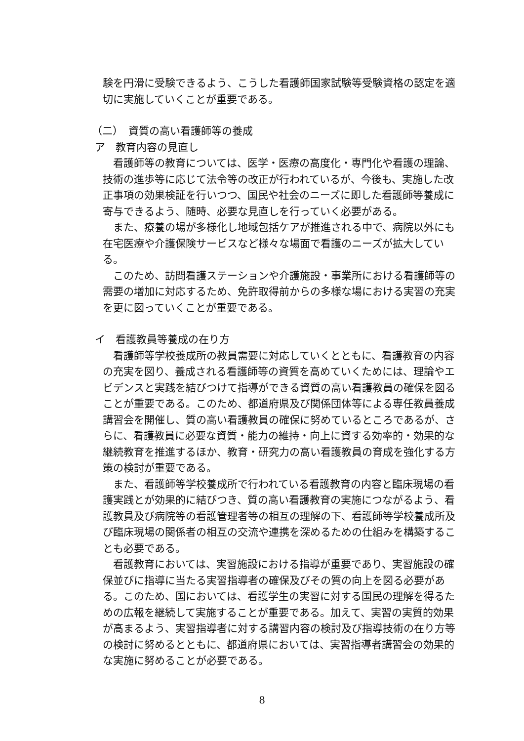験を円滑に受験できるよう、こうした看護師国家試験等受験資格の認定を適切に実施していくことが重要である。
（二）　資質の高い看護師等の養成
ア　教育内容の見直し
看護師等の教育については、医学・医療の高度化・専門化や看護の理論、技術の進歩等に応じて法令等の改正が行われているが、今後も、実施した改正事項の効果検証を行いつつ、国民や社会のニーズに即した看護師等養成に寄与できるよう、随時、必要な見直しを行っていく必要がある。
また、療養の場が多様化し地域包括ケアが推進される中で、病院以外にも在宅医療や介護保険サービスなど様々な場面で看護のニーズが拡大している。
このため、訪問看護ステーションや介護施設・事業所における看護師等の需要の増加に対応するため、免許取得前からの多様な場における実習の充実を更に図っていくことが重要である。
イ　看護教員等養成の在り方
看護師等学校養成所の教員需要に対応していくとともに、看護教育の内容の充実を図り、養成される看護師等の資質を高めていくためには、理論やエビデンスと実践を結びつけて指導ができる資質の高い看護教員の確保を図ることが重要である。このため、都道府県及び関係団体等による専任教員養成講習会を開催し、質の高い看護教員の確保に努めているところであるが、さらに、看護教員に必要な資質・能力の維持・向上に資する効率的・効果的な継続教育を推進するほか、教育・研究力の高い看護教員の育成を強化する方策の検討が重要である。
また、看護師等学校養成所で行われている看護教育の内容と臨床現場の看護実践とが効果的に結びつき、質の高い看護教育の実施につながるよう、看護教員及び病院等の看護管理者等の相互の理解の下、看護師等学校養成所及び臨床現場の関係者の相互の交流や連携を深めるための仕組みを構築することも必要である。
看護教育においては、実習施設における指導が重要であり、実習施設の確保並びに指導に当たる実習指導者の確保及びその質の向上を図る必要がある。このため、国においては、看護学生の実習に対する国民の理解を得るための広報を継続して実施することが重要である。加えて、実習の実質的効果が高まるよう、実習指導者に対する講習内容の検討及び指導技術の在り方等の検討に努めるとともに、都道府県においては、実習指導者講習会の効果的な実施に努めることが必要である。
8